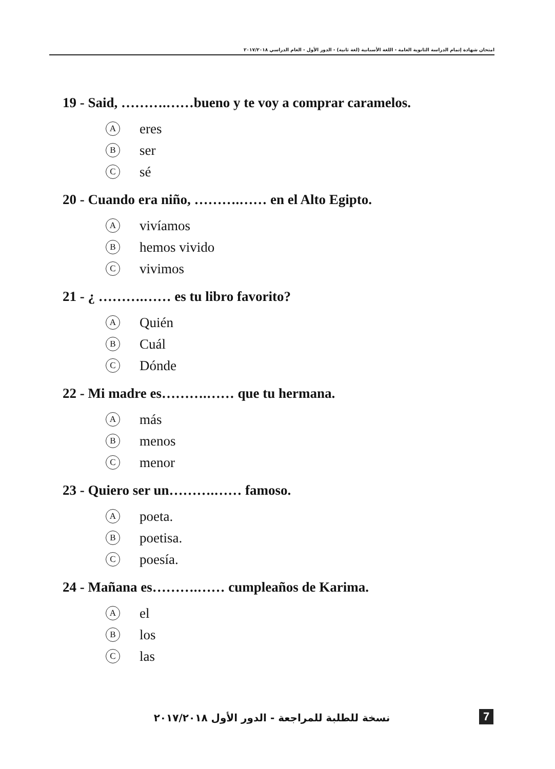امتحان شهادة إتمام الدراسة الثانوية العامة - اللغة الأسبانية (لغة ثانية) - الدور الأول - العام الدراسي ٢٠١٧/٢٠١٨
19 - Said, ……….……bueno y te voy a comprar caramelos.
Aeres
Bser
Csé
20 - Cuando era niño, ……….…… en el Alto Egipto.
Avivíamos
Bhemos vivido
Cvivimos
21 - ¿ ……….…… es tu libro favorito?
A Quién
B Cuál
C Dónde
22 - Mi madre es……….…… que tu hermana.
Amás
Bmenos
Cmenor
23 - Quiero ser un……….…… famoso.
Apoeta.
Bpoetisa.
Cpoesía.
24 - Mañana es……….…… cumpleaños de Karima.
Ael
Blos
Clas
نسخة للطلبة للمراجعة - الدور الأول ٢٠١٧/٢٠١٨ 7